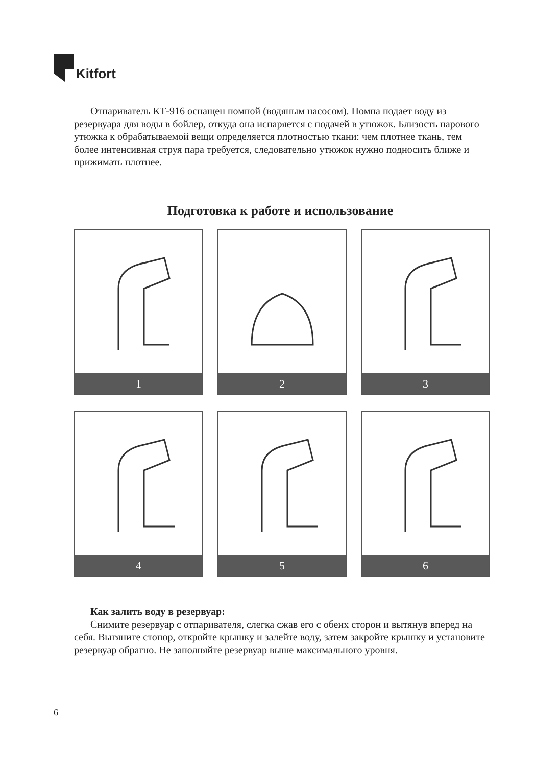Kitfort
Отпариватель КТ-916 оснащен помпой (водяным насосом). Помпа подает воду из резервуара для воды в бойлер, откуда она испаряется с подачей в утюжок. Близость парового утюжка к обрабатываемой вещи определяется плотностью ткани: чем плотнее ткань, тем более интенсивная струя пара требуется, следовательно утюжок нужно подносить ближе и прижимать плотнее.
Подготовка к работе и использование
1
2
3
4
5
6
Как залить воду в резервуар:
Снимите резервуар с отпаривателя, слегка сжав его с обеих сторон и вытянув вперед на себя. Вытяните стопор, откройте крышку и залейте воду, затем закройте крышку и установите резервуар обратно. Не заполняйте резервуар выше максимального уровня.
6